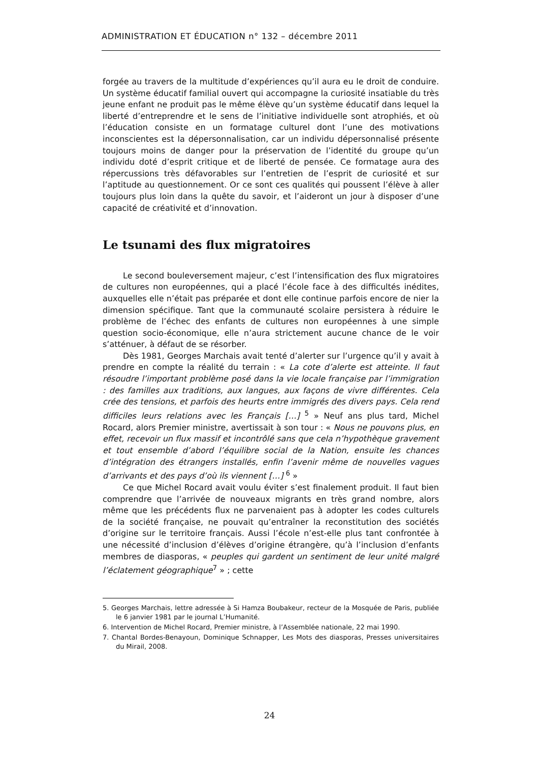ADMINISTRATION ET ÉDUCATION n° 132 – décembre 2011
forgée au travers de la multitude d’expériences qu’il aura eu le droit de conduire. Un système éducatif familial ouvert qui accompagne la curiosité insatiable du très jeune enfant ne produit pas le même élève qu’un système éducatif dans lequel la liberté d’entreprendre et le sens de l’initiative individuelle sont atrophiés, et où l’éducation consiste en un formatage culturel dont l’une des motivations inconscientes est la dépersonnalisation, car un individu dépersonnalisé présente toujours moins de danger pour la préservation de l’identité du groupe qu’un individu doté d’esprit critique et de liberté de pensée. Ce formatage aura des répercussions très défavorables sur l’entretien de l’esprit de curiosité et sur l’aptitude au questionnement. Or ce sont ces qualités qui poussent l’élève à aller toujours plus loin dans la quête du savoir, et l’aideront un jour à disposer d’une capacité de créativité et d’innovation.
Le tsunami des flux migratoires
Le second bouleversement majeur, c’est l’intensification des flux migratoires de cultures non européennes, qui a placé l’école face à des difficultés inédites, auxquelles elle n’était pas préparée et dont elle continue parfois encore de nier la dimension spécifique. Tant que la communauté scolaire persistera à réduire le problème de l’échec des enfants de cultures non européennes à une simple question socio-économique, elle n’aura strictement aucune chance de le voir s’atténuer, à défaut de se résorber.
Dès 1981, Georges Marchais avait tenté d’alerter sur l’urgence qu’il y avait à prendre en compte la réalité du terrain : « La cote d’alerte est atteinte. Il faut résoudre l’important problème posé dans la vie locale française par l’immigration : des familles aux traditions, aux langues, aux façons de vivre différentes. Cela crée des tensions, et parfois des heurts entre immigrés des divers pays. Cela rend difficiles leurs relations avec les Français […] <sup>5</sup> » Neuf ans plus tard, Michel Rocard, alors Premier ministre, avertissait à son tour : « Nous ne pouvons plus, en effet, recevoir un flux massif et incontrôlé sans que cela n’hypothèque gravement et tout ensemble d’abord l’équilibre social de la Nation, ensuite les chances d’intégration des étrangers installés, enfin l’avenir même de nouvelles vagues d’arrivants et des pays d’où ils viennent […] <sup>6</sup> »
Ce que Michel Rocard avait voulu éviter s’est finalement produit. Il faut bien comprendre que l’arrivée de nouveaux migrants en très grand nombre, alors même que les précédents flux ne parvenaient pas à adopter les codes culturels de la société française, ne pouvait qu’entraîner la reconstitution des sociétés d’origine sur le territoire français. Aussi l’école n’est-elle plus tant confrontée à une nécessité d’inclusion d’élèves d’origine étrangère, qu’à l’inclusion d’enfants membres de diasporas, « peuples qui gardent un sentiment de leur unité malgré l’éclatement géographique<sup>7</sup> » ; cette
5. Georges Marchais, lettre adressée à Si Hamza Boubakeur, recteur de la Mosquée de Paris, publiée le 6 janvier 1981 par le journal L’Humanité.
6. Intervention de Michel Rocard, Premier ministre, à l’Assemblée nationale, 22 mai 1990.
7. Chantal Bordes-Benayoun, Dominique Schnapper, Les Mots des diasporas, Presses universitaires du Mirail, 2008.
24